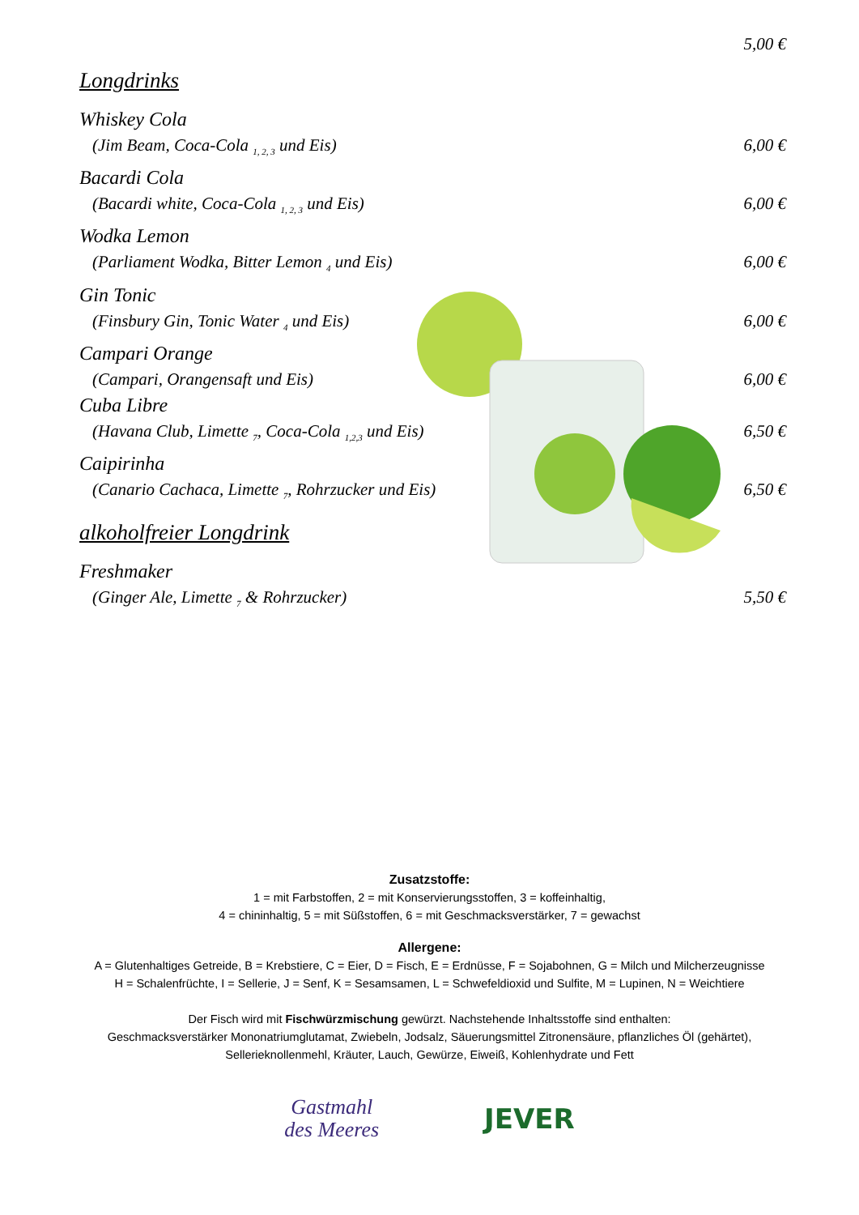5,00 €
Longdrinks
Whiskey Cola
(Jim Beam, Coca-Cola <sub>1, 2, 3</sub> und Eis) 6,00 €
Bacardi Cola
(Bacardi white, Coca-Cola <sub>1, 2, 3</sub> und Eis) 6,00 €
Wodka Lemon
(Parliament Wodka, Bitter Lemon <sub>4</sub> und Eis) 6,00 €
Gin Tonic
(Finsbury Gin, Tonic Water <sub>4</sub> und Eis) 6,00 €
Campari Orange
(Campari, Orangensaft und Eis) 6,00 €
Cuba Libre
(Havana Club, Limette <sub>7</sub>, Coca-Cola <sub>1,2,3</sub> und Eis) 6,50 €
Caipirinha
(Canario Cachaca, Limette <sub>7</sub>, Rohrzucker und Eis) 6,50 €
alkoholfreier Longdrink
Freshmaker
(Ginger Ale, Limette <sub>7</sub> & Rohrzucker) 5,50 €
Zusatzstoffe:
1 = mit Farbstoffen, 2 = mit Konservierungsstoffen, 3 = koffeinhaltig,
4 = chininhaltig, 5 = mit Süßstoffen, 6 = mit Geschmacksverstärker, 7 = gewachst
Allergene:
A = Glutenhaltiges Getreide, B = Krebstiere, C = Eier, D = Fisch, E = Erdnüsse, F = Sojabohnen, G = Milch und Milcherzeugnisse
H = Schalenfrüchte, I = Sellerie, J = Senf, K = Sesamsamen, L = Schwefeldioxid und Sulfite, M = Lupinen, N = Weichtiere
Der Fisch wird mit Fischwürzmischung gewürzt. Nachstehende Inhaltsstoffe sind enthalten:
Geschmacksverstärker Mononatriumglutamat, Zwiebeln, Jodsalz, Säuerungsmittel Zitronensäure, pflanzliches Öl (gehärtet),
Sellerieknollenmehl, Kräuter, Lauch, Gewürze, Eiweiß, Kohlenhydrate und Fett
Gastmahl
des Meeres
JEVER